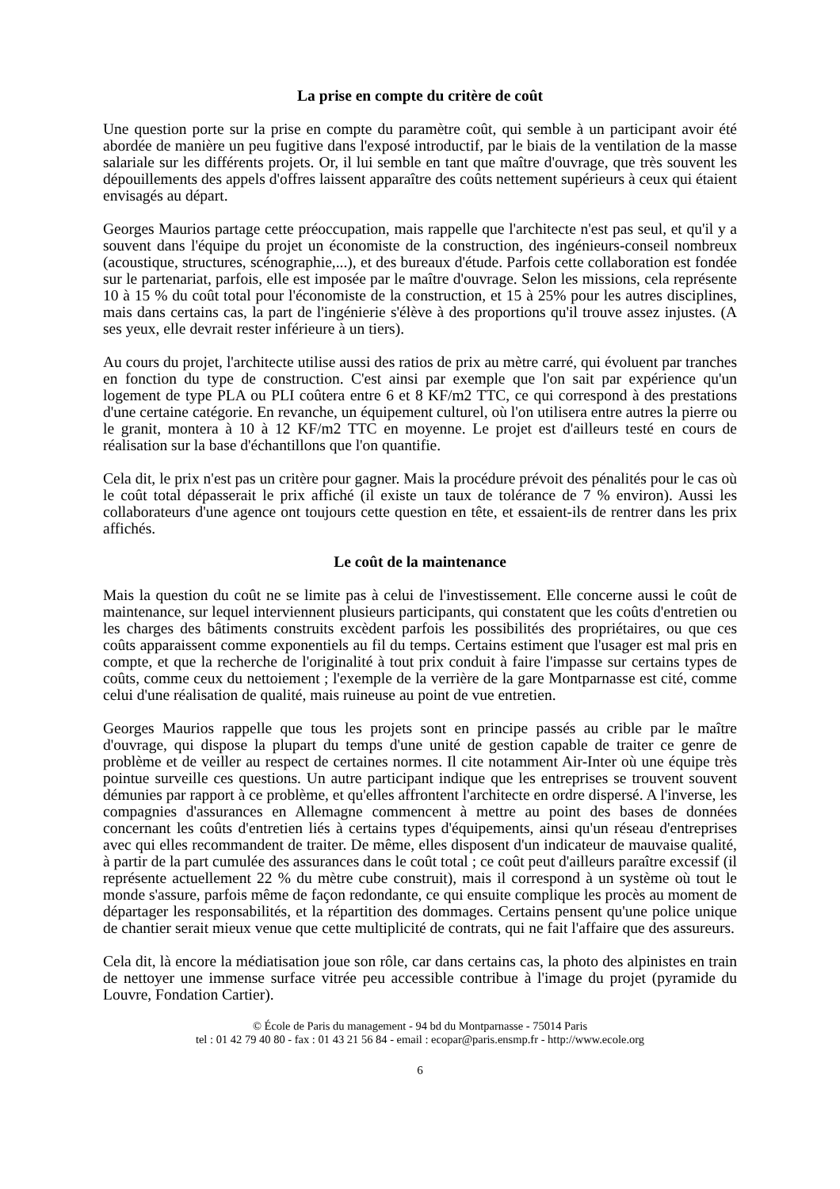La prise en compte du critère de coût
Une question porte sur la prise en compte du paramètre coût, qui semble à un participant avoir été abordée de manière un peu fugitive dans l'exposé introductif, par le biais de la ventilation de la masse salariale sur les différents projets. Or, il lui semble en tant que maître d'ouvrage, que très souvent les dépouillements des appels d'offres laissent apparaître des coûts nettement supérieurs à ceux qui étaient envisagés au départ.
Georges Maurios partage cette préoccupation, mais rappelle que l'architecte n'est pas seul, et qu'il y a souvent dans l'équipe du projet un économiste de la construction, des ingénieurs-conseil nombreux (acoustique, structures, scénographie,...), et des bureaux d'étude. Parfois cette collaboration est fondée sur le partenariat, parfois, elle est imposée par le maître d'ouvrage. Selon les missions, cela représente 10 à 15 % du coût total pour l'économiste de la construction, et 15 à 25% pour les autres disciplines, mais dans certains cas, la part de l'ingénierie s'élève à des proportions qu'il trouve assez injustes. (A ses yeux, elle devrait rester inférieure à un tiers).
Au cours du projet, l'architecte utilise aussi des ratios de prix au mètre carré, qui évoluent par tranches en fonction du type de construction. C'est ainsi par exemple que l'on sait par expérience qu'un logement de type PLA ou PLI coûtera entre 6 et 8 KF/m2 TTC, ce qui correspond à des prestations d'une certaine catégorie. En revanche, un équipement culturel, où l'on utilisera entre autres la pierre ou le granit, montera à 10 à 12 KF/m2 TTC en moyenne. Le projet est d'ailleurs testé en cours de réalisation sur la base d'échantillons que l'on quantifie.
Cela dit, le prix n'est pas un critère pour gagner. Mais la procédure prévoit des pénalités pour le cas où le coût total dépasserait le prix affiché (il existe un taux de tolérance de 7 % environ). Aussi les collaborateurs d'une agence ont toujours cette question en tête, et essaient-ils de rentrer dans les prix affichés.
Le coût de la maintenance
Mais la question du coût ne se limite pas à celui de l'investissement. Elle concerne aussi le coût de maintenance, sur lequel interviennent plusieurs participants, qui constatent que les coûts d'entretien ou les charges des bâtiments construits excèdent parfois les possibilités des propriétaires, ou que ces coûts apparaissent comme exponentiels au fil du temps. Certains estiment que l'usager est mal pris en compte, et que la recherche de l'originalité à tout prix conduit à faire l'impasse sur certains types de coûts, comme ceux du nettoiement ; l'exemple de la verrière de la gare Montparnasse est cité, comme celui d'une réalisation de qualité, mais ruineuse au point de vue entretien.
Georges Maurios rappelle que tous les projets sont en principe passés au crible par le maître d'ouvrage, qui dispose la plupart du temps d'une unité de gestion capable de traiter ce genre de problème et de veiller au respect de certaines normes. Il cite notamment Air-Inter où une équipe très pointue surveille ces questions. Un autre participant indique que les entreprises se trouvent souvent démunies par rapport à ce problème, et qu'elles affrontent l'architecte en ordre dispersé. A l'inverse, les compagnies d'assurances en Allemagne commencent à mettre au point des bases de données concernant les coûts d'entretien liés à certains types d'équipements, ainsi qu'un réseau d'entreprises avec qui elles recommandent de traiter. De même, elles disposent d'un indicateur de mauvaise qualité, à partir de la part cumulée des assurances dans le coût total ; ce coût peut d'ailleurs paraître excessif (il représente actuellement 22 % du mètre cube construit), mais il correspond à un système où tout le monde s'assure, parfois même de façon redondante, ce qui ensuite complique les procès au moment de départager les responsabilités, et la répartition des dommages. Certains pensent qu'une police unique de chantier serait mieux venue que cette multiplicité de contrats, qui ne fait l'affaire que des assureurs.
Cela dit, là encore la médiatisation joue son rôle, car dans certains cas, la photo des alpinistes en train de nettoyer une immense surface vitrée peu accessible contribue à l'image du projet (pyramide du Louvre, Fondation Cartier).
© École de Paris du management - 94 bd du Montparnasse - 75014 Paris
tel : 01 42 79 40 80 - fax : 01 43 21 56 84 - email : ecopar@paris.ensmp.fr - http://www.ecole.org
6